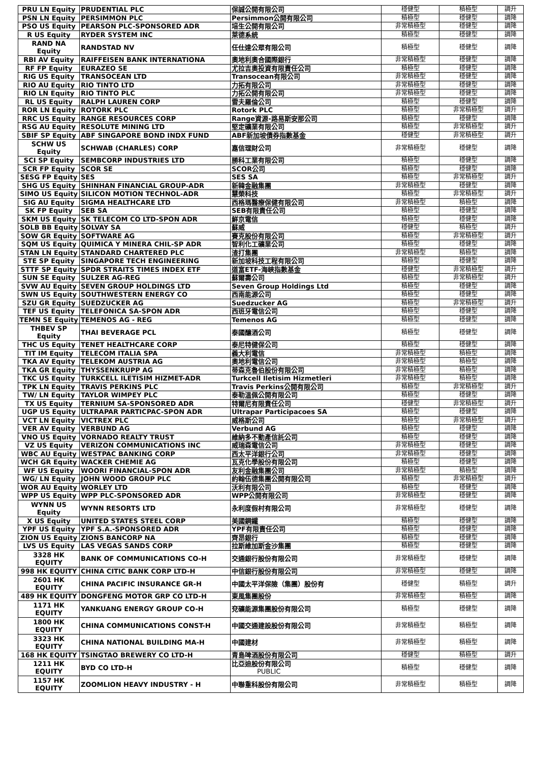| PRU LN Equity | PRUDENTIAL PLC | 保誠公開有限公司 | 穩健型 | 積極型 | 調升 |
| PSN LN Equity | PERSIMMON PLC | Persimmon公開有限公司 | 積極型 | 穩健型 | 調降 |
| PSO US Equity | PEARSON PLC-SPONSORED ADR | 培生公開有限公司 | 非常積極型 | 穩健型 | 調降 |
| R US Equity | RYDER SYSTEM INC | 萊德系統 | 積極型 | 穩健型 | 調降 |
| RAND NA Equity | RANDSTAD NV | 任仕達公眾有限公司 | 積極型 | 穩健型 | 調降 |
| RBI AV Equity | RAIFFEISEN BANK INTERNATIONA | 奧地利奧合國際銀行 | 非常積極型 | 穩健型 | 調降 |
| RF FP Equity | EURAZEO SE | 尤拉吉奧投資有限責任公司 | 積極型 | 穩健型 | 調降 |
| RIG US Equity | TRANSOCEAN LTD | Transocean有限公司 | 非常積極型 | 穩健型 | 調降 |
| RIO AU Equity | RIO TINTO LTD | 力拓有限公司 | 非常積極型 | 穩健型 | 調降 |
| RIO LN Equity | RIO TINTO PLC | 力拓公開有限公司 | 非常積極型 | 穩健型 | 調降 |
| RL US Equity | RALPH LAUREN CORP | 雷夫羅倫公司 | 積極型 | 穩健型 | 調降 |
| ROR LN Equity | ROTORK PLC | Rotork PLC | 積極型 | 非常積極型 | 調升 |
| RRC US Equity | RANGE RESOURCES CORP | Range資源-路易斯安那公司 | 積極型 | 穩健型 | 調降 |
| RSG AU Equity | RESOLUTE MINING LTD | 堅定礦業有限公司 | 積極型 | 非常積極型 | 調升 |
| SBIF SP Equity | ABF SINGAPORE BOND INDX FUND | ABF新加坡債券指數基金 | 穩健型 | 非常積極型 | 調升 |
| SCHW US Equity | SCHWAB (CHARLES) CORP | 嘉信理財公司 | 非常積極型 | 穩健型 | 調降 |
| SCI SP Equity | SEMBCORP INDUSTRIES LTD | 勝科工業有限公司 | 積極型 | 穩健型 | 調降 |
| SCR FP Equity | SCOR SE | SCOR公司 | 積極型 | 穩健型 | 調降 |
| SESG FP Equity | SES | SES SA | 積極型 | 非常積極型 | 調升 |
| SHG US Equity | SHINHAN FINANCIAL GROUP-ADR | 新韓金融集團 | 非常積極型 | 穩健型 | 調降 |
| SIMO US Equity | SILICON MOTION TECHNOL-ADR | 慧榮科技 | 積極型 | 非常積極型 | 調升 |
| SIG AU Equity | SIGMA HEALTHCARE LTD | 西格瑪醫療保健有限公司 | 非常積極型 | 積極型 | 調降 |
| SK FP Equity | SEB SA | SEB有限責任公司 | 積極型 | 穩健型 | 調降 |
| SKM US Equity | SK TELECOM CO LTD-SPON ADR | 鮮京電信 | 積極型 | 穩健型 | 調降 |
| SOLB BB Equity | SOLVAY SA | 蘇威 | 穩健型 | 積極型 | 調升 |
| SOW GR Equity | SOFTWARE AG | 賽克股份有限公司 | 積極型 | 非常積極型 | 調升 |
| SQM US Equity | QUIMICA Y MINERA CHIL-SP ADR | 智利化工礦業公司 | 積極型 | 穩健型 | 調降 |
| STAN LN Equity | STANDARD CHARTERED PLC | 渣打集團 | 非常積極型 | 積極型 | 調降 |
| STE SP Equity | SINGAPORE TECH ENGINEERING | 新加坡科技工程有限公司 | 積極型 | 穩健型 | 調降 |
| STTF SP Equity | SPDR STRAITS TIMES INDEX ETF | 道富ETF-海峽指數基金 | 穩健型 | 非常積極型 | 調升 |
| SUN SE Equity | SULZER AG-REG | 蘇爾壽公司 | 積極型 | 非常積極型 | 調升 |
| SVW AU Equity | SEVEN GROUP HOLDINGS LTD | Seven Group Holdings Ltd | 積極型 | 穩健型 | 調降 |
| SWN US Equity | SOUTHWESTERN ENERGY CO | 西南能源公司 | 積極型 | 穩健型 | 調降 |
| SZU GR Equity | SUEDZUCKER AG | Suedzucker AG | 積極型 | 非常積極型 | 調升 |
| TEF US Equity | TELEFONICA SA-SPON ADR | 西班牙電信公司 | 積極型 | 穩健型 | 調降 |
| TEMN SE Equity | TEMENOS AG - REG | Temenos AG | 積極型 | 穩健型 | 調降 |
| THBEV SP Equity | THAI BEVERAGE PCL | 泰國釀酒公司 | 積極型 | 穩健型 | 調降 |
| THC US Equity | TENET HEALTHCARE CORP | 泰尼特健保公司 | 積極型 | 穩健型 | 調降 |
| TIT IM Equity | TELECOM ITALIA SPA | 義大利電信 | 非常積極型 | 積極型 | 調降 |
| TKA AV Equity | TELEKOM AUSTRIA AG | 奧地利電信公司 | 非常積極型 | 積極型 | 調降 |
| TKA GR Equity | THYSSENKRUPP AG | 蒂森克魯伯股份有限公司 | 非常積極型 | 積極型 | 調降 |
| TKC US Equity | TURKCELL ILETISIM HIZMET-ADR | Turkcell Iletisim Hizmetleri | 非常積極型 | 積極型 | 調降 |
| TPK LN Equity | TRAVIS PERKINS PLC | Travis Perkins公開有限公司 | 積極型 | 非常積極型 | 調升 |
| TW/ LN Equity | TAYLOR WIMPEY PLC | 泰勒溫佩公開有限公司 | 積極型 | 穩健型 | 調降 |
| TX US Equity | TERNIUM SA-SPONSORED ADR | 特爾尼有限責任公司 | 穩健型 | 非常積極型 | 調升 |
| UGP US Equity | ULTRAPAR PARTICPAC-SPON ADR | Ultrapar Participacoes SA | 積極型 | 穩健型 | 調降 |
| VCT LN Equity | VICTREX PLC | 威格斯公司 | 積極型 | 非常積極型 | 調升 |
| VER AV Equity | VERBUND AG | Verbund AG | 積極型 | 穩健型 | 調降 |
| VNO US Equity | VORNADO REALTY TRUST | 維納多不動產信託公司 | 積極型 | 穩健型 | 調降 |
| VZ US Equity | VERIZON COMMUNICATIONS INC | 威瑞森電信公司 | 非常積極型 | 穩健型 | 調降 |
| WBC AU Equity | WESTPAC BANKING CORP | 西太平洋銀行公司 | 非常積極型 | 穩健型 | 調降 |
| WCH GR Equity | WACKER CHEMIE AG | 瓦克化學股份有限公司 | 積極型 | 穩健型 | 調降 |
| WF US Equity | WOORI FINANCIAL-SPON ADR | 友利金融集團公司 | 非常積極型 | 積極型 | 調降 |
| WG/ LN Equity | JOHN WOOD GROUP PLC | 約翰伍德集團公開有限公司 | 積極型 | 非常積極型 | 調升 |
| WOR AU Equity | WORLEY LTD | 沃利有限公司 | 積極型 | 穩健型 | 調降 |
| WPP US Equity | WPP PLC-SPONSORED ADR | WPP公開有限公司 | 非常積極型 | 穩健型 | 調降 |
| WYNN US Equity | WYNN RESORTS LTD | 永利度假村有限公司 | 非常積極型 | 穩健型 | 調降 |
| X US Equity | UNITED STATES STEEL CORP | 美國鋼鐵 | 積極型 | 穩健型 | 調降 |
| YPF US Equity | YPF S.A.-SPONSORED ADR | YPF有限責任公司 | 積極型 | 穩健型 | 調降 |
| ZION US Equity | ZIONS BANCORP NA | 齊昂銀行 | 積極型 | 穩健型 | 調降 |
| LVS US Equity | LAS VEGAS SANDS CORP | 拉斯維加斯金沙集團 | 積極型 | 穩健型 | 調降 |
| 3328 HK EQUITY | BANK OF COMMUNICATIONS CO-H | 交通銀行股份有限公司 | 非常積極型 | 穩健型 | 調降 |
| 998 HK EQUITY | CHINA CITIC BANK CORP LTD-H | 中信銀行股份有限公司 | 非常積極型 | 穩健型 | 調降 |
| 2601 HK EQUITY | CHINA PACIFIC INSURANCE GR-H | 中國太平洋保險（集團）股份有 | 穩健型 | 積極型 | 調升 |
| 489 HK EQUITY | DONGFENG MOTOR GRP CO LTD-H | 東風集團股份 | 非常積極型 | 積極型 | 調降 |
| 1171 HK EQUITY | YANKUANG ENERGY GROUP CO-H | 兗礦能源集團股份有限公司 | 積極型 | 穩健型 | 調降 |
| 1800 HK EQUITY | CHINA COMMUNICATIONS CONST-H | 中國交通建設股份有限公司 | 非常積極型 | 積極型 | 調降 |
| 3323 HK EQUITY | CHINA NATIONAL BUILDING MA-H | 中國建材 | 非常積極型 | 積極型 | 調降 |
| 168 HK EQUITY | TSINGTAO BREWERY CO LTD-H | 青島啤酒股份有限公司 | 穩健型 | 積極型 | 調升 |
| 1211 HK EQUITY | BYD CO LTD-H | 比亞迪股份有限公司 PUBLIC | 積極型 | 穩健型 | 調降 |
| 1157 HK EQUITY | ZOOMLION HEAVY INDUSTRY - H | 中聯重科股份有限公司 | 非常積極型 | 積極型 | 調降 |